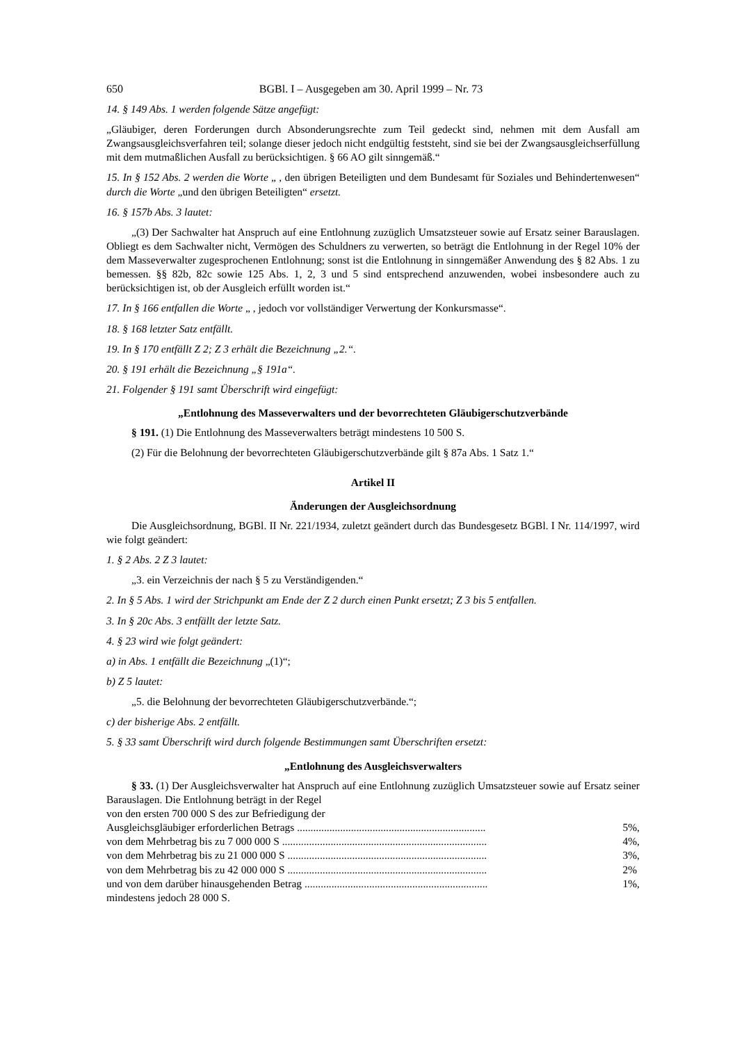650 BGBl. I – Ausgegeben am 30. April 1999 – Nr. 73
14. § 149 Abs. 1 werden folgende Sätze angefügt:
„Gläubiger, deren Forderungen durch Absonderungsrechte zum Teil gedeckt sind, nehmen mit dem Ausfall am Zwangsausgleichsverfahren teil; solange dieser jedoch nicht endgültig feststeht, sind sie bei der Zwangsausgleichserfüllung mit dem mutmaßlichen Ausfall zu berücksichtigen. § 66 AO gilt sinngemäß.“
15. In § 152 Abs. 2 werden die Worte „ , den übrigen Beteiligten und dem Bundesamt für Soziales und Behindertenwesen“ durch die Worte „und den übrigen Beteiligten“ ersetzt.
16. § 157b Abs. 3 lautet:
„(3) Der Sachwalter hat Anspruch auf eine Entlohnung zuzüglich Umsatzsteuer sowie auf Ersatz seiner Barauslagen. Obliegt es dem Sachwalter nicht, Vermögen des Schuldners zu verwerten, so beträgt die Entlohnung in der Regel 10% der dem Masseverwalter zugesprochenen Entlohnung; sonst ist die Entlohnung in sinngemäßer Anwendung des § 82 Abs. 1 zu bemessen. §§ 82b, 82c sowie 125 Abs. 1, 2, 3 und 5 sind entsprechend anzuwenden, wobei insbesondere auch zu berücksichtigen ist, ob der Ausgleich erfüllt worden ist.“
17. In § 166 entfallen die Worte „ , jedoch vor vollständiger Verwertung der Konkursmasse“.
18. § 168 letzter Satz entfällt.
19. In § 170 entfällt Z 2; Z 3 erhält die Bezeichnung „2.“.
20. § 191 erhält die Bezeichnung „§ 191a“.
21. Folgender § 191 samt Überschrift wird eingefügt:
„Entlohnung des Masseverwalters und der bevorrechteten Gläubigerschutzverbände
§ 191. (1) Die Entlohnung des Masseverwalters beträgt mindestens 10 500 S.
(2) Für die Belohnung der bevorrechteten Gläubigerschutzverbände gilt § 87a Abs. 1 Satz 1.“
Artikel II
Änderungen der Ausgleichsordnung
Die Ausgleichsordnung, BGBl. II Nr. 221/1934, zuletzt geändert durch das Bundesgesetz BGBl. I Nr. 114/1997, wird wie folgt geändert:
1. § 2 Abs. 2 Z 3 lautet:
„3. ein Verzeichnis der nach § 5 zu Verständigenden.“
2. In § 5 Abs. 1 wird der Strichpunkt am Ende der Z 2 durch einen Punkt ersetzt; Z 3 bis 5 entfallen.
3. In § 20c Abs. 3 entfällt der letzte Satz.
4. § 23 wird wie folgt geändert:
a) in Abs. 1 entfällt die Bezeichnung „(1)“;
b) Z 5 lautet:
„5. die Belohnung der bevorrechteten Gläubigerschutzverbände.“;
c) der bisherige Abs. 2 entfällt.
5. § 33 samt Überschrift wird durch folgende Bestimmungen samt Überschriften ersetzt:
„Entlohnung des Ausgleichsverwalters
§ 33. (1) Der Ausgleichsverwalter hat Anspruch auf eine Entlohnung zuzüglich Umsatzsteuer sowie auf Ersatz seiner Barauslagen. Die Entlohnung beträgt in der Regel
| von den ersten 700 000 S des zur Befriedigung der | |
| Ausgleichsgläubiger erforderlichen Betrags ...................................................................... | 5%, |
| von dem Mehrbetrag bis zu 7 000 000 S ............................................................................ | 4%, |
| von dem Mehrbetrag bis zu 21 000 000 S .......................................................................... | 3%, |
| von dem Mehrbetrag bis zu 42 000 000 S .......................................................................... | 2% |
| und von dem darüber hinausgehenden Betrag .................................................................... | 1%, |
| mindestens jedoch 28 000 S. | |